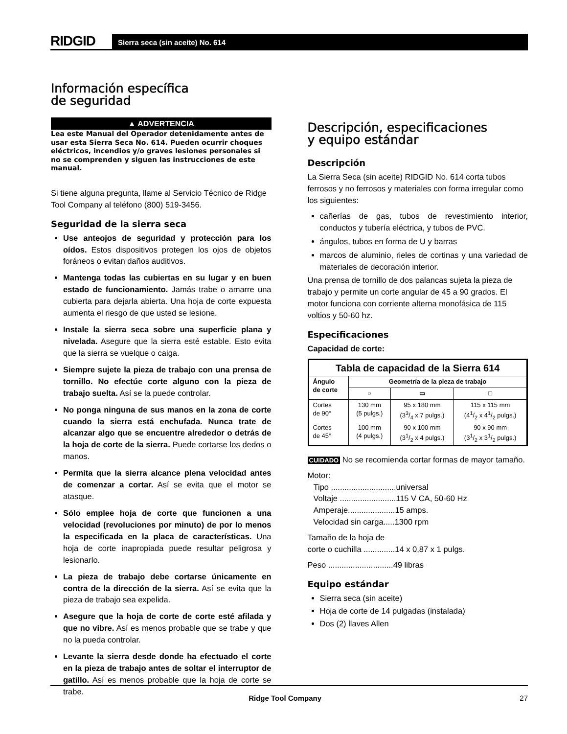RIDGID
Sierra seca (sin aceite) No. 614
Información específica
de seguridad
▲ ADVERTENCIA
Lea este Manual del Operador detenidamente antes de usar esta Sierra Seca No. 614. Pueden ocurrir choques eléctricos, incendios y/o graves lesiones personales si no se comprenden y siguen las instrucciones de este manual.
Si tiene alguna pregunta, llame al Servicio Técnico de Ridge Tool Company al teléfono (800) 519-3456.
Seguridad de la sierra seca
Use anteojos de seguridad y protección para los oídos. Estos dispositivos protegen los ojos de objetos foráneos o evitan daños auditivos.
Mantenga todas las cubiertas en su lugar y en buen estado de funcionamiento. Jamás trabe o amarre una cubierta para dejarla abierta. Una hoja de corte expuesta aumenta el riesgo de que usted se lesione.
Instale la sierra seca sobre una superficie plana y nivelada. Asegure que la sierra esté estable. Esto evita que la sierra se vuelque o caiga.
Siempre sujete la pieza de trabajo con una prensa de tornillo. No efectúe corte alguno con la pieza de trabajo suelta. Así se la puede controlar.
No ponga ninguna de sus manos en la zona de corte cuando la sierra está enchufada. Nunca trate de alcanzar algo que se encuentre alrededor o detrás de la hoja de corte de la sierra. Puede cortarse los dedos o manos.
Permita que la sierra alcance plena velocidad antes de comenzar a cortar. Así se evita que el motor se atasque.
Sólo emplee hoja de corte que funcionen a una velocidad (revoluciones por minuto) de por lo menos la especificada en la placa de características. Una hoja de corte inapropiada puede resultar peligrosa y lesionarlo.
La pieza de trabajo debe cortarse únicamente en contra de la dirección de la sierra. Así se evita que la pieza de trabajo sea expelida.
Asegure que la hoja de corte de corte esté afilada y que no vibre. Así es menos probable que se trabe y que no la pueda controlar.
Levante la sierra desde donde ha efectuado el corte en la pieza de trabajo antes de soltar el interruptor de gatillo. Así es menos probable que la hoja de corte se trabe.
Descripción, especificaciones
y equipo estándar
Descripción
La Sierra Seca (sin aceite) RIDGID No. 614 corta tubos ferrosos y no ferrosos y materiales con forma irregular como los siguientes:
cañerías de gas, tubos de revestimiento interior, conductos y tubería eléctrica, y tubos de PVC.
ángulos, tubos en forma de U y barras
marcos de aluminio, rieles de cortinas y una variedad de materiales de decoración interior.
Una prensa de tornillo de dos palancas sujeta la pieza de trabajo y permite un corte angular de 45 a 90 grados. El motor funciona con corriente alterna monofásica de 115 voltios y 50-60 hz.
Especificaciones
Capacidad de corte:
| Tabla de capacidad de la Sierra 614 | | | |
| --- | --- | --- | --- |
| Ángulo de corte | Geometría de la pieza de trabajo | | |
| | ○ | ▭ | □ |
| Cortes de 90° | 130 mm (5 pulgs.) | 95 x 180 mm (33/4 x 7 pulgs.) | 115 x 115 mm (41/2 x 41/2 pulgs.) |
| Cortes de 45° | 100 mm (4 pulgs.) | 90 x 100 mm (31/2 x 4 pulgs.) | 90 x 90 mm (31/2 x 31/2 pulgs.) |
CUIDADO No se recomienda cortar formas de mayor tamaño.
Motor:
Tipo .............................universal
Voltaje .........................115 V CA, 50-60 Hz
Amperaje.....................15 amps.
Velocidad sin carga.....1300 rpm
Tamaño de la hoja de
corte o cuchilla ..............14 x 0,87 x 1 pulgs.
Peso .............................49 libras
Equipo estándar
Sierra seca (sin aceite)
Hoja de corte de 14 pulgadas (instalada)
Dos (2) llaves Allen
Ridge Tool Company 27